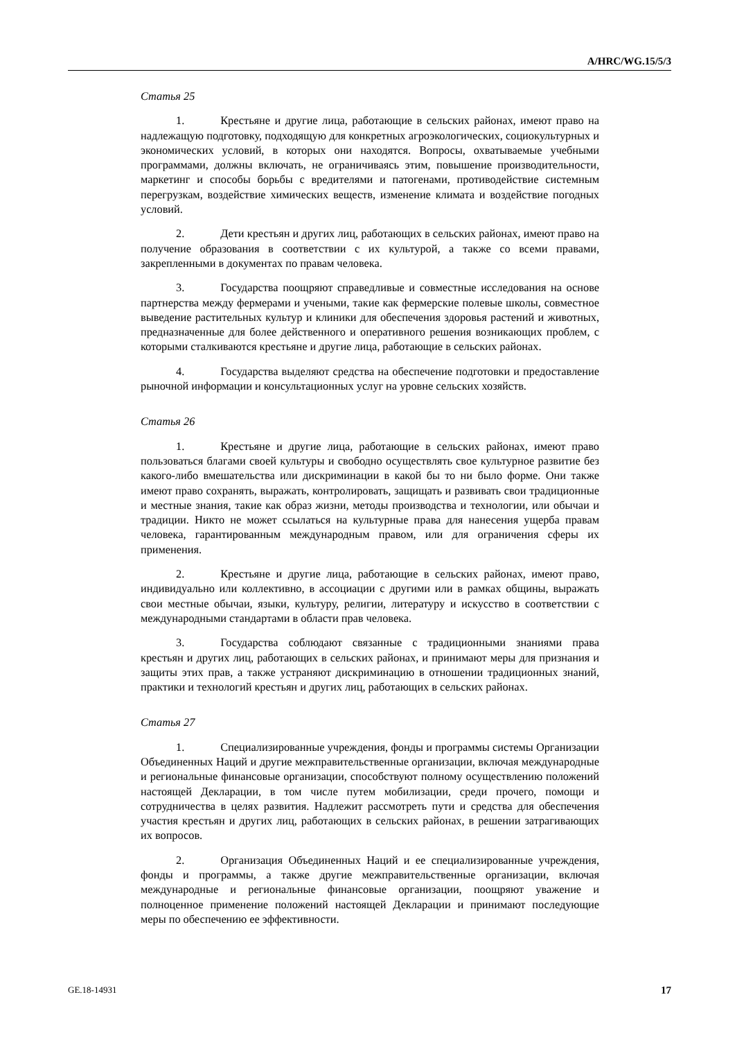A/HRC/WG.15/5/3
Статья 25
1. Крестьяне и другие лица, работающие в сельских районах, имеют право на надлежащую подготовку, подходящую для конкретных агроэкологических, социокультурных и экономических условий, в которых они находятся. Вопросы, охватываемые учебными программами, должны включать, не ограничиваясь этим, повышение производительности, маркетинг и способы борьбы с вредителями и патогенами, противодействие системным перегрузкам, воздействие химических веществ, изменение климата и воздействие погодных условий.
2. Дети крестьян и других лиц, работающих в сельских районах, имеют право на получение образования в соответствии с их культурой, а также со всеми правами, закрепленными в документах по правам человека.
3. Государства поощряют справедливые и совместные исследования на основе партнерства между фермерами и учеными, такие как фермерские полевые школы, совместное выведение растительных культур и клиники для обеспечения здоровья растений и животных, предназначенные для более действенного и оперативного решения возникающих проблем, с которыми сталкиваются крестьяне и другие лица, работающие в сельских районах.
4. Государства выделяют средства на обеспечение подготовки и предоставление рыночной информации и консультационных услуг на уровне сельских хозяйств.
Статья 26
1. Крестьяне и другие лица, работающие в сельских районах, имеют право пользоваться благами своей культуры и свободно осуществлять свое культурное развитие без какого-либо вмешательства или дискриминации в какой бы то ни было форме. Они также имеют право сохранять, выражать, контролировать, защищать и развивать свои традиционные и местные знания, такие как образ жизни, методы производства и технологии, или обычаи и традиции. Никто не может ссылаться на культурные права для нанесения ущерба правам человека, гарантированным международным правом, или для ограничения сферы их применения.
2. Крестьяне и другие лица, работающие в сельских районах, имеют право, индивидуально или коллективно, в ассоциации с другими или в рамках общины, выражать свои местные обычаи, языки, культуру, религии, литературу и искусство в соответствии с международными стандартами в области прав человека.
3. Государства соблюдают связанные с традиционными знаниями права крестьян и других лиц, работающих в сельских районах, и принимают меры для признания и защиты этих прав, а также устраняют дискриминацию в отношении традиционных знаний, практики и технологий крестьян и других лиц, работающих в сельских районах.
Статья 27
1. Специализированные учреждения, фонды и программы системы Организации Объединенных Наций и другие межправительственные организации, включая международные и региональные финансовые организации, способствуют полному осуществлению положений настоящей Декларации, в том числе путем мобилизации, среди прочего, помощи и сотрудничества в целях развития. Надлежит рассмотреть пути и средства для обеспечения участия крестьян и других лиц, работающих в сельских районах, в решении затрагивающих их вопросов.
2. Организация Объединенных Наций и ее специализированные учреждения, фонды и программы, а также другие межправительственные организации, включая международные и региональные финансовые организации, поощряют уважение и полноценное применение положений настоящей Декларации и принимают последующие меры по обеспечению ее эффективности.
GE.18-14931 17